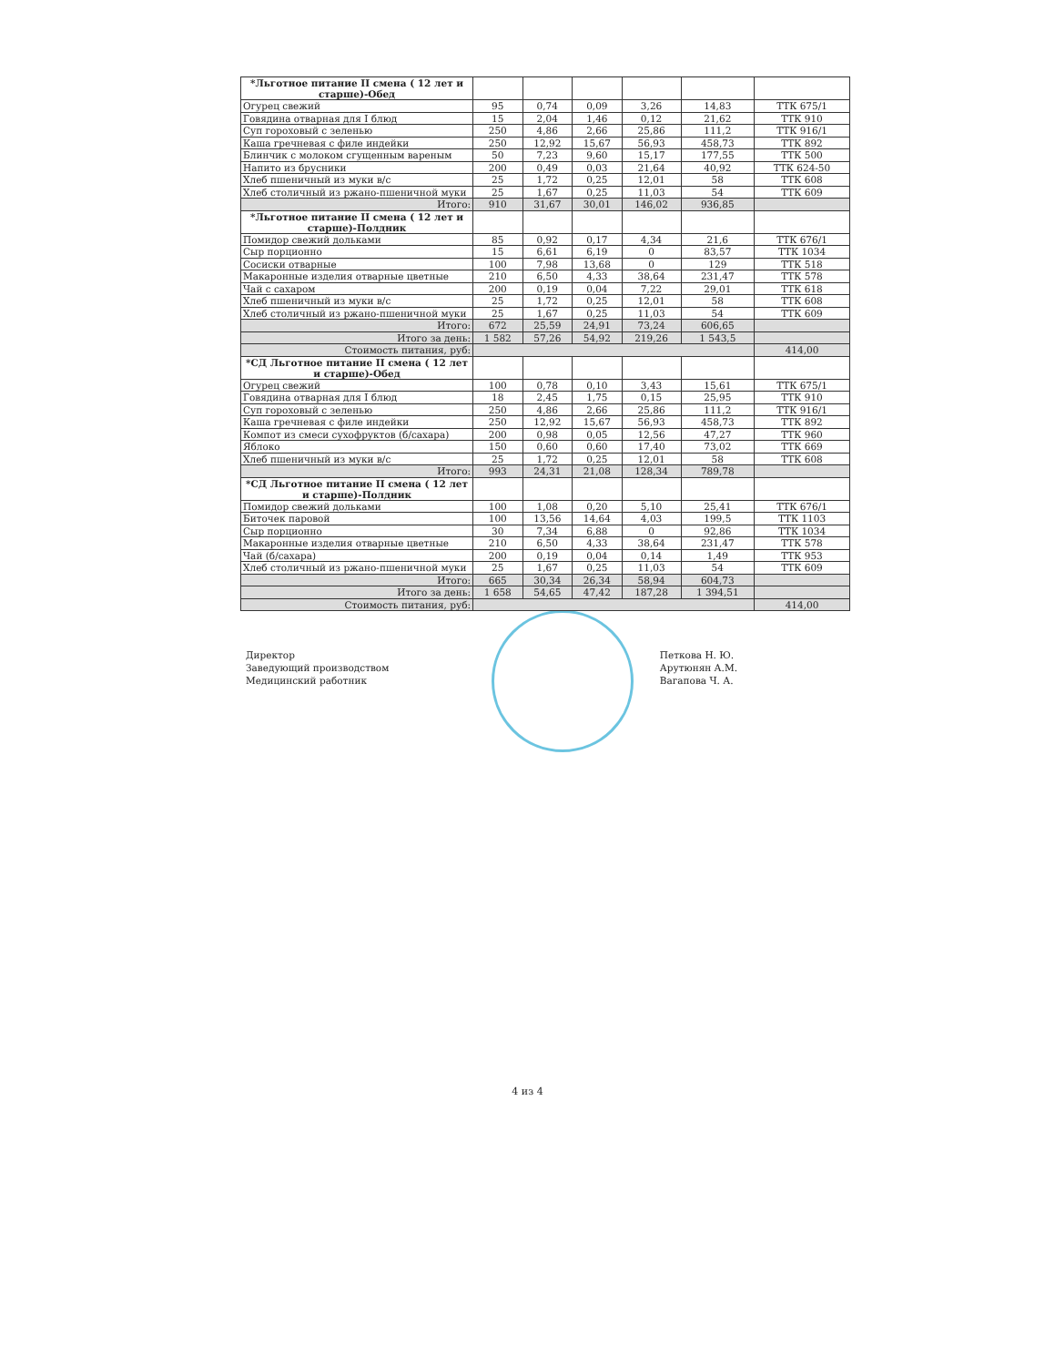| *Льготное питание II смена ( 12 лет и старше)-Обед | | | | | | |
| Огурец свежий | 95 | 0,74 | 0,09 | 3,26 | 14,83 | ТТК 675/1 |
| Говядина отварная для I блюд | 15 | 2,04 | 1,46 | 0,12 | 21,62 | ТТК 910 |
| Суп гороховый с зеленью | 250 | 4,86 | 2,66 | 25,86 | 111,2 | ТТК 916/1 |
| Каша гречневая с филе индейки | 250 | 12,92 | 15,67 | 56,93 | 458,73 | ТТК 892 |
| Блинчик с молоком сгущенным вареным | 50 | 7,23 | 9,60 | 15,17 | 177,55 | ТТК 500 |
| Напито из брусники | 200 | 0,49 | 0,03 | 21,64 | 40,92 | ТТК 624-50 |
| Хлеб пшеничный из муки в/с | 25 | 1,72 | 0,25 | 12,01 | 58 | ТТК 608 |
| Хлеб столичный из ржано-пшеничной муки | 25 | 1,67 | 0,25 | 11,03 | 54 | ТТК 609 |
| Итого: | 910 | 31,67 | 30,01 | 146,02 | 936,85 | |
| *Льготное питание II смена ( 12 лет и старше)-Полдник | | | | | | |
| Помидор свежий дольками | 85 | 0,92 | 0,17 | 4,34 | 21,6 | ТТК 676/1 |
| Сыр порционно | 15 | 6,61 | 6,19 | 0 | 83,57 | ТТК 1034 |
| Сосиски отварные | 100 | 7,98 | 13,68 | 0 | 129 | ТТК 518 |
| Макаронные изделия отварные цветные | 210 | 6,50 | 4,33 | 38,64 | 231,47 | ТТК 578 |
| Чай с сахаром | 200 | 0,19 | 0,04 | 7,22 | 29,01 | ТТК 618 |
| Хлеб пшеничный из муки в/с | 25 | 1,72 | 0,25 | 12,01 | 58 | ТТК 608 |
| Хлеб столичный из ржано-пшеничной муки | 25 | 1,67 | 0,25 | 11,03 | 54 | ТТК 609 |
| Итого: | 672 | 25,59 | 24,91 | 73,24 | 606,65 | |
| Итого за день: | 1 582 | 57,26 | 54,92 | 219,26 | 1 543,5 | |
| Стоимость питания, руб: | | | | | | 414,00 |
| *СД Льготное питание II смена ( 12 лет и старше)-Обед | | | | | | |
| Огурец свежий | 100 | 0,78 | 0,10 | 3,43 | 15,61 | ТТК 675/1 |
| Говядина отварная для I блюд | 18 | 2,45 | 1,75 | 0,15 | 25,95 | ТТК 910 |
| Суп гороховый с зеленью | 250 | 4,86 | 2,66 | 25,86 | 111,2 | ТТК 916/1 |
| Каша гречневая с филе индейки | 250 | 12,92 | 15,67 | 56,93 | 458,73 | ТТК 892 |
| Компот из смеси сухофруктов (б/сахара) | 200 | 0,98 | 0,05 | 12,56 | 47,27 | ТТК 960 |
| Яблоко | 150 | 0,60 | 0,60 | 17,40 | 73,02 | ТТК 669 |
| Хлеб пшеничный из муки в/с | 25 | 1,72 | 0,25 | 12,01 | 58 | ТТК 608 |
| Итого: | 993 | 24,31 | 21,08 | 128,34 | 789,78 | |
| *СД Льготное питание II смена ( 12 лет и старше)-Полдник | | | | | | |
| Помидор свежий дольками | 100 | 1,08 | 0,20 | 5,10 | 25,41 | ТТК 676/1 |
| Биточек паровой | 100 | 13,56 | 14,64 | 4,03 | 199,5 | ТТК 1103 |
| Сыр порционно | 30 | 7,34 | 6,88 | 0 | 92,86 | ТТК 1034 |
| Макаронные изделия отварные цветные | 210 | 6,50 | 4,33 | 38,64 | 231,47 | ТТК 578 |
| Чай (б/сахара) | 200 | 0,19 | 0,04 | 0,14 | 1,49 | ТТК 953 |
| Хлеб столичный из ржано-пшеничной муки | 25 | 1,67 | 0,25 | 11,03 | 54 | ТТК 609 |
| Итого: | 665 | 30,34 | 26,34 | 58,94 | 604,73 | |
| Итого за день: | 1 658 | 54,65 | 47,42 | 187,28 | 1 394,51 | |
| Стоимость питания, руб: | | | | | | 414,00 |
Директор
Заведующий производством
Медицинский работник
Петкова Н. Ю.
Арутюнян А.М.
Вагапова Ч. А.
4 из 4